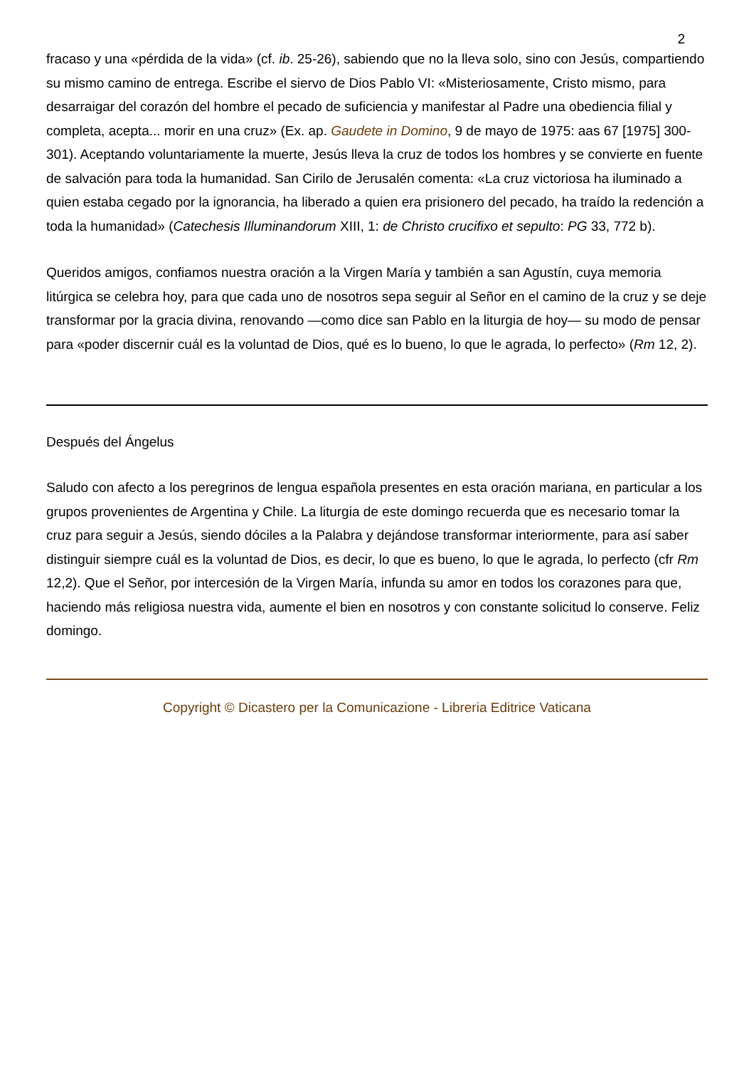2
fracaso y una «pérdida de la vida» (cf. ib. 25-26), sabiendo que no la lleva solo, sino con Jesús, compartiendo su mismo camino de entrega. Escribe el siervo de Dios Pablo VI: «Misteriosamente, Cristo mismo, para desarraigar del corazón del hombre el pecado de suficiencia y manifestar al Padre una obediencia filial y completa, acepta... morir en una cruz» (Ex. ap. Gaudete in Domino, 9 de mayo de 1975: aas 67 [1975] 300-301). Aceptando voluntariamente la muerte, Jesús lleva la cruz de todos los hombres y se convierte en fuente de salvación para toda la humanidad. San Cirilo de Jerusalén comenta: «La cruz victoriosa ha iluminado a quien estaba cegado por la ignorancia, ha liberado a quien era prisionero del pecado, ha traído la redención a toda la humanidad» (Catechesis Illuminandorum XIII, 1: de Christo crucifixo et sepulto: PG 33, 772 b).
Queridos amigos, confiamos nuestra oración a la Virgen María y también a san Agustín, cuya memoria litúrgica se celebra hoy, para que cada uno de nosotros sepa seguir al Señor en el camino de la cruz y se deje transformar por la gracia divina, renovando —como dice san Pablo en la liturgia de hoy— su modo de pensar para «poder discernir cuál es la voluntad de Dios, qué es lo bueno, lo que le agrada, lo perfecto» (Rm 12, 2).
Después del Ángelus
Saludo con afecto a los peregrinos de lengua española presentes en esta oración mariana, en particular a los grupos provenientes de Argentina y Chile. La liturgia de este domingo recuerda que es necesario tomar la cruz para seguir a Jesús, siendo dóciles a la Palabra y dejándose transformar interiormente, para así saber distinguir siempre cuál es la voluntad de Dios, es decir, lo que es bueno, lo que le agrada, lo perfecto (cfr Rm 12,2). Que el Señor, por intercesión de la Virgen María, infunda su amor en todos los corazones para que, haciendo más religiosa nuestra vida, aumente el bien en nosotros y con constante solicitud lo conserve. Feliz domingo.
Copyright © Dicastero per la Comunicazione - Libreria Editrice Vaticana